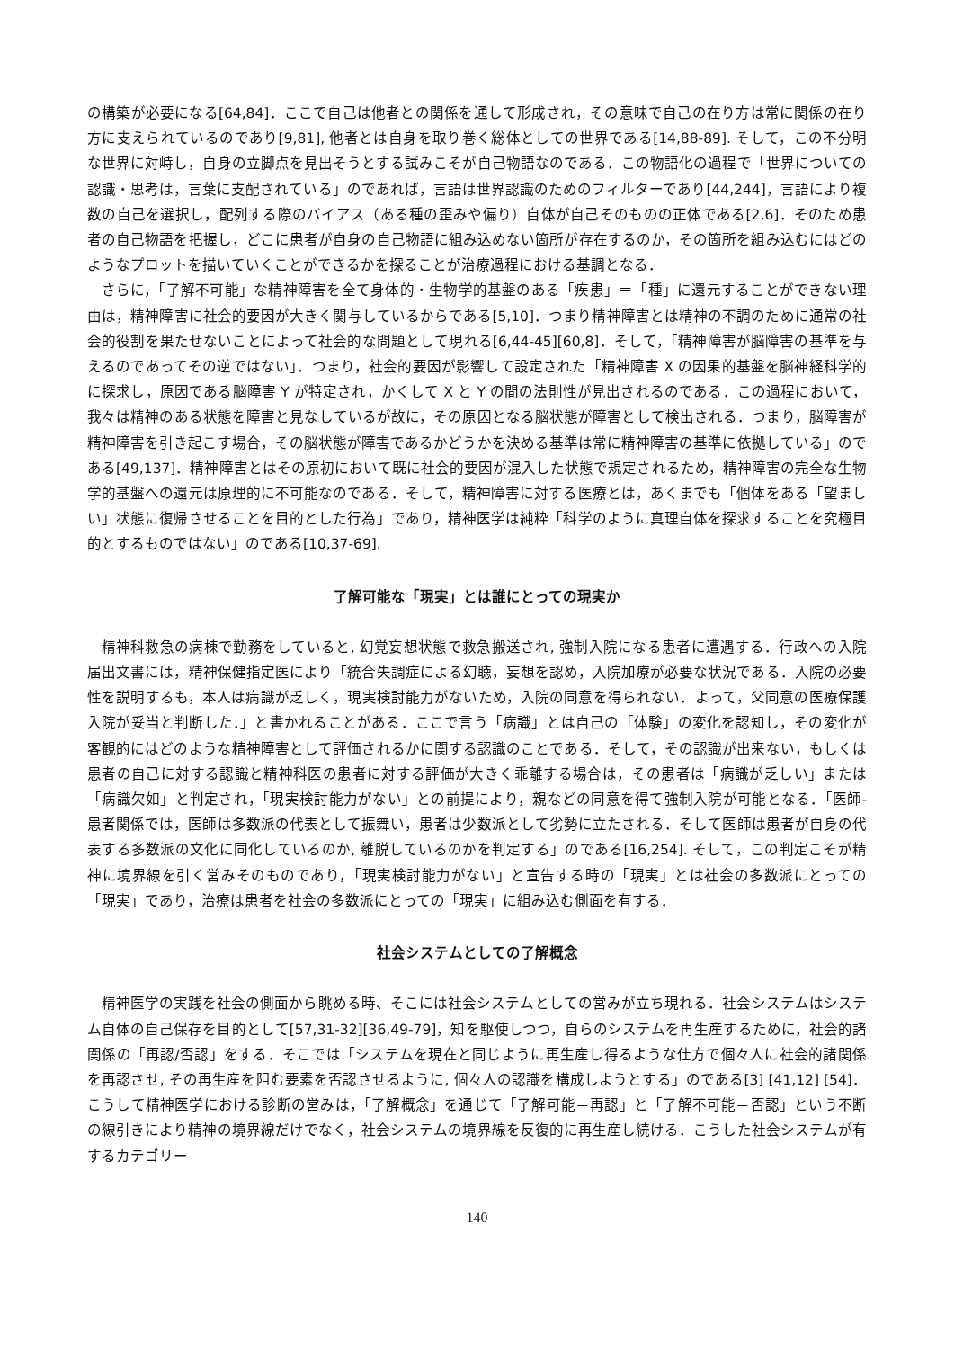の構築が必要になる[64,84]．ここで自己は他者との関係を通して形成され，その意味で自己の在り方は常に関係の在り方に支えられているのであり[9,81], 他者とは自身を取り巻く総体としての世界である[14,88-89]. そして，この不分明な世界に対峙し，自身の立脚点を見出そうとする試みこそが自己物語なのである．この物語化の過程で「世界についての認識・思考は，言葉に支配されている」のであれば，言語は世界認識のためのフィルターであり[44,244]，言語により複数の自己を選択し，配列する際のバイアス（ある種の歪みや偏り）自体が自己そのものの正体である[2,6]．そのため患者の自己物語を把握し，どこに患者が自身の自己物語に組み込めない箇所が存在するのか，その箇所を組み込むにはどのようなプロットを描いていくことができるかを探ることが治療過程における基調となる．
さらに，「了解不可能」な精神障害を全て身体的・生物学的基盤のある「疾患」＝「種」に還元することができない理由は，精神障害に社会的要因が大きく関与しているからである[5,10]．つまり精神障害とは精神の不調のために通常の社会的役割を果たせないことによって社会的な問題として現れる[6,44-45][60,8]．そして，「精神障害が脳障害の基準を与えるのであってその逆ではない」．つまり，社会的要因が影響して設定された「精神障害 X の因果的基盤を脳神経科学的に探求し，原因である脳障害 Y が特定され，かくして X と Y の間の法則性が見出されるのである．この過程において，我々は精神のある状態を障害と見なしているが故に，その原因となる脳状態が障害として検出される．つまり，脳障害が精神障害を引き起こす場合，その脳状態が障害であるかどうかを決める基準は常に精神障害の基準に依拠している」のである[49,137]．精神障害とはその原初において既に社会的要因が混入した状態で規定されるため，精神障害の完全な生物学的基盤への還元は原理的に不可能なのである．そして，精神障害に対する医療とは，あくまでも「個体をある「望ましい」状態に復帰させることを目的とした行為」であり，精神医学は純粋「科学のように真理自体を探求することを究極目的とするものではない」のである[10,37-69].
了解可能な「現実」とは誰にとっての現実か
精神科救急の病棟で勤務をしていると, 幻覚妄想状態で救急搬送され, 強制入院になる患者に遭遇する．行政への入院届出文書には，精神保健指定医により「統合失調症による幻聴，妄想を認め，入院加療が必要な状況である．入院の必要性を説明するも，本人は病識が乏しく，現実検討能力がないため，入院の同意を得られない．よって，父同意の医療保護入院が妥当と判断した．」と書かれることがある．ここで言う「病識」とは自己の「体験」の変化を認知し，その変化が客観的にはどのような精神障害として評価されるかに関する認識のことである．そして，その認識が出来ない，もしくは患者の自己に対する認識と精神科医の患者に対する評価が大きく乖離する場合は，その患者は「病識が乏しい」または「病識欠如」と判定され，「現実検討能力がない」との前提により，親などの同意を得て強制入院が可能となる．「医師-患者関係では，医師は多数派の代表として振舞い，患者は少数派として劣勢に立たされる．そして医師は患者が自身の代表する多数派の文化に同化しているのか, 離脱しているのかを判定する」のである[16,254]. そして，この判定こそが精神に境界線を引く営みそのものであり，「現実検討能力がない」と宣告する時の「現実」とは社会の多数派にとっての「現実」であり，治療は患者を社会の多数派にとっての「現実」に組み込む側面を有する．
社会システムとしての了解概念
精神医学の実践を社会の側面から眺める時、そこには社会システムとしての営みが立ち現れる．社会システムはシステム自体の自己保存を目的として[57,31-32][36,49-79]，知を駆使しつつ，自らのシステムを再生産するために，社会的諸関係の「再認/否認」をする．そこでは「システムを現在と同じように再生産し得るような仕方で個々人に社会的諸関係を再認させ, その再生産を阻む要素を否認させるように, 個々人の認識を構成しようとする」のである[3] [41,12] [54]．こうして精神医学における診断の営みは，「了解概念」を通じて「了解可能＝再認」と「了解不可能＝否認」という不断の線引きにより精神の境界線だけでなく，社会システムの境界線を反復的に再生産し続ける．こうした社会システムが有するカテゴリー
140